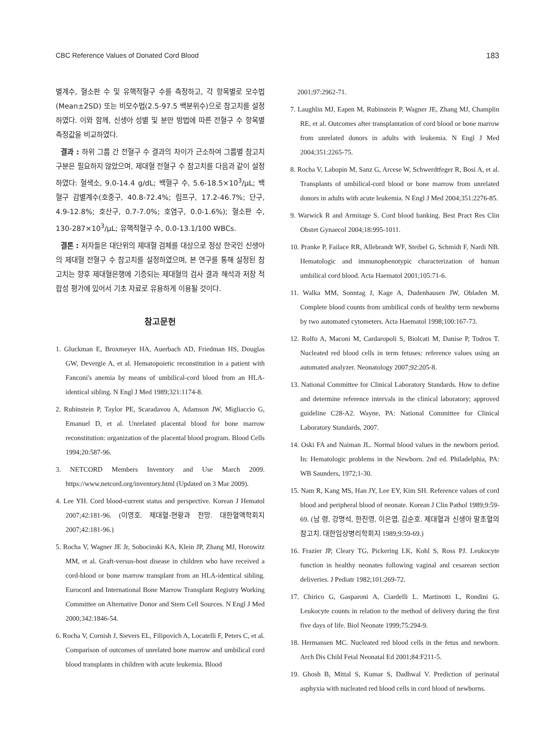CBC Reference Values of Donated Cord Blood 183
별계수, 혈소판 수 및 유핵적혈구 수를 측정하고, 각 항목별로 모수법(Mean±2SD) 또는 비모수법(2.5-97.5 백분위수)으로 참고치를 설정하였다. 이와 함께, 신생아 성별 및 분만 방법에 따른 전혈구 수 항목별 측정값을 비교하였다.
결과 : 하위 그룹 간 전혈구 수 결과의 차이가 근소하여 그룹별 참고치 구분은 필요하지 않았으며, 제대혈 전혈구 수 참고치를 다음과 같이 설정하였다: 혈색소, 9.0-14.4 g/dL; 백혈구 수, 5.6-18.5×10<sup>3</sup>/μL; 백혈구 감별계수(호중구, 40.8-72.4%; 림프구, 17.2-46.7%; 단구, 4.9-12.8%; 호산구, 0.7-7.0%; 호염구, 0.0-1.6%); 혈소판 수, 130-287×10<sup>3</sup>/μL; 유핵적혈구 수, 0.0-13.1/100 WBCs.
결론 : 저자들은 대단위의 제대혈 검체를 대상으로 정상 한국인 신생아의 제대혈 전혈구 수 참고치를 설정하였으며, 본 연구를 통해 설정된 참고치는 향후 제대혈은행에 기증되는 제대혈의 검사 결과 해석과 저장 적합성 평가에 있어서 기초 자료로 유용하게 이용될 것이다.
참고문헌
1. Gluckman E, Broxmeyer HA, Auerbach AD, Friedman HS, Douglas GW, Devergie A, et al. Hematopoietic reconstitution in a patient with Fanconi's anemia by means of umbilical-cord blood from an HLA-identical sibling. N Engl J Med 1989;321:1174-8.
2. Rubinstein P, Taylor PE, Scaradavou A, Adamson JW, Migliaccio G, Emanuel D, et al. Unrelated placental blood for bone marrow reconstitution: organization of the placental blood program. Blood Cells 1994;20:587-96.
3. NETCORD Members Inventory and Use March 2009. https://www.netcord.org/inventory.html (Updated on 3 Mar 2009).
4. Lee YH. Cord blood-current status and perspective. Korean J Hematol 2007;42:181-96. (이영호. 제대혈-현황과 전망. 대한혈액학회지 2007;42:181-96.)
5. Rocha V, Wagner JE Jr, Sobocinski KA, Klein JP, Zhang MJ, Horowitz MM, et al. Graft-versus-host disease in children who have received a cord-blood or bone marrow transplant from an HLA-identical sibling. Eurocord and International Bone Marrow Transplant Registry Working Committee on Alternative Donor and Stem Cell Sources. N Engl J Med 2000;342:1846-54.
6. Rocha V, Cornish J, Sievers EL, Filipovich A, Locatelli F, Peters C, et al. Comparison of outcomes of unrelated bone marrow and umbilical cord blood transplants in children with acute leukemia. Blood
2001;97:2962-71.
7. Laughlin MJ, Eapen M, Rubinstein P, Wagner JE, Zhang MJ, Champlin RE, et al. Outcomes after transplantation of cord blood or bone marrow from unrelated donors in adults with leukemia. N Engl J Med 2004;351:2265-75.
8. Rocha V, Labopin M, Sanz G, Arcese W, Schwerdtfeger R, Bosi A, et al. Transplants of umbilical-cord blood or bone marrow from unrelated donors in adults with acute leukemia. N Engl J Med 2004;351:2276-85.
9. Warwick R and Armitage S. Cord blood banking. Best Pract Res Clin Obstet Gynaecol 2004;18:995-1011.
10. Pranke P, Failace RR, Allebrandt WF, Steibel G, Schmidt F, Nardi NB. Hematologic and immunophenotypic characterization of human umbilical cord blood. Acta Haematol 2001;105:71-6.
11. Walka MM, Sonntag J, Kage A, Dudenhausen JW, Obladen M. Complete blood counts from umbilical cords of healthy term newborns by two automated cytometers. Acta Haematol 1998;100:167-73.
12. Rolfo A, Maconi M, Cardaropoli S, Biolcati M, Danise P, Todros T. Nucleated red blood cells in term fetuses: reference values using an automated analyzer. Neonatology 2007;92:205-8.
13. National Committee for Clinical Laboratory Standards. How to define and determine reference intervals in the clinical laboratory; approved guideline C28-A2. Wayne, PA: National Committee for Clinical Laboratory Standards, 2007.
14. Oski FA and Naiman JL. Normal blood values in the newborn period. In: Hematologic problems in the Newborn. 2nd ed. Philadelphia, PA: WB Saunders, 1972;1-30.
15. Nam R, Kang MS, Han JY, Lee EY, Kim SH. Reference values of cord blood and peripheral blood of neonate. Korean J Clin Pathol 1989;9:59-69. (남 령, 강명석, 한진영, 이은엽, 김순호. 제대혈과 신생아 말초혈의 참고치. 대한임상병리학회지 1989;9:59-69.)
16. Frazier JP, Cleary TG, Pickering LK, Kohl S, Ross PJ. Leukocyte function in healthy neonates following vaginal and cesarean section deliveries. J Pediatr 1982;101:269-72.
17. Chirico G, Gasparoni A, Ciardelli L. Martinotti L, Rondini G. Leukocyte counts in relation to the method of delivery during the first five days of life. Biol Neonate 1999;75:294-9.
18. Hermansen MC. Nucleated red blood cells in the fetus and newborn. Arch Dis Child Fetal Neonatal Ed 2001;84:F211-5.
19. Ghosh B, Mittal S, Kumar S, Dadhwal V. Prediction of perinatal asphyxia with nucleated red blood cells in cord blood of newborns.